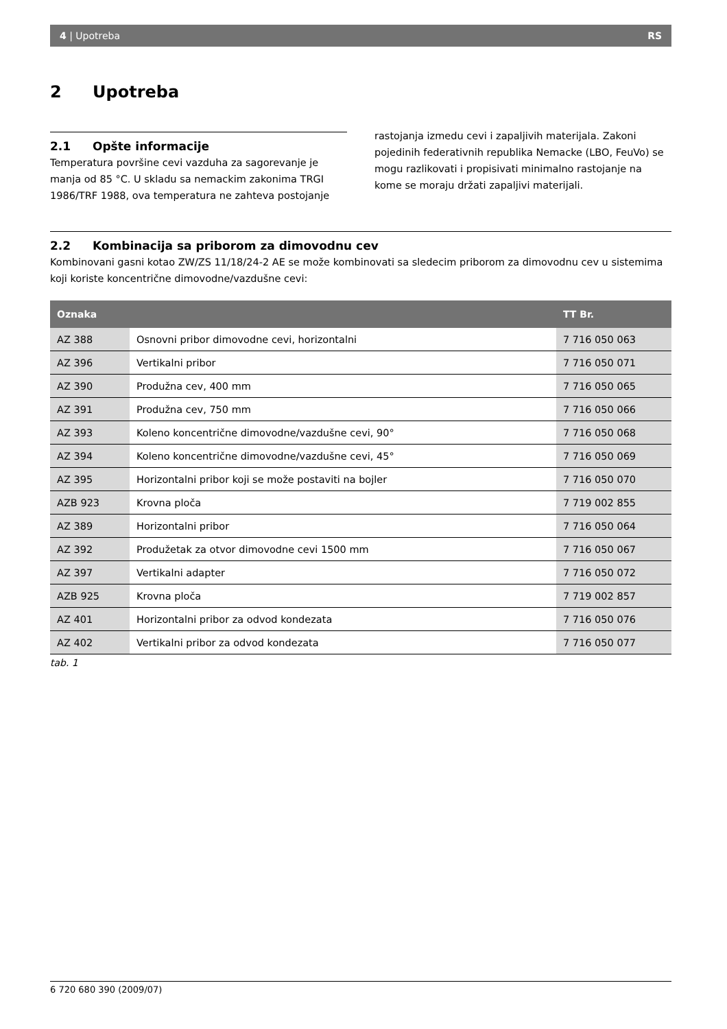4 | Upotreba RS
2 Upotreba
2.1 Opšte informacije
Temperatura površine cevi vazduha za sagorevanje je manja od 85 °C. U skladu sa nemackim zakonima TRGI 1986/TRF 1988, ova temperatura ne zahteva postojanje
rastojanja izmedu cevi i zapaljivih materijala. Zakoni pojedinih federativnih republika Nemacke (LBO, FeuVo) se mogu razlikovati i propisivati minimalno rastojanje na kome se moraju držati zapaljivi materijali.
2.2 Kombinacija sa priborom za dimovodnu cev
Kombinovani gasni kotao ZW/ZS 11/18/24-2 AE se može kombinovati sa sledecim priborom za dimovodnu cev u sistemima koji koriste koncentrične dimovodne/vazdušne cevi:
| Oznaka | | TT Br. |
| --- | --- | --- |
| AZ 388 | Osnovni pribor dimovodne cevi, horizontalni | 7 716 050 063 |
| AZ 396 | Vertikalni pribor | 7 716 050 071 |
| AZ 390 | Produžna cev, 400 mm | 7 716 050 065 |
| AZ 391 | Produžna cev, 750 mm | 7 716 050 066 |
| AZ 393 | Koleno koncentrične dimovodne/vazdušne cevi, 90° | 7 716 050 068 |
| AZ 394 | Koleno koncentrične dimovodne/vazdušne cevi, 45° | 7 716 050 069 |
| AZ 395 | Horizontalni pribor koji se može postaviti na bojler | 7 716 050 070 |
| AZB 923 | Krovna ploča | 7 719 002 855 |
| AZ 389 | Horizontalni pribor | 7 716 050 064 |
| AZ 392 | Produžetak za otvor dimovodne cevi 1500 mm | 7 716 050 067 |
| AZ 397 | Vertikalni adapter | 7 716 050 072 |
| AZB 925 | Krovna ploča | 7 719 002 857 |
| AZ 401 | Horizontalni pribor za odvod kondezata | 7 716 050 076 |
| AZ 402 | Vertikalni pribor za odvod kondezata | 7 716 050 077 |
tab. 1
6 720 680 390 (2009/07)